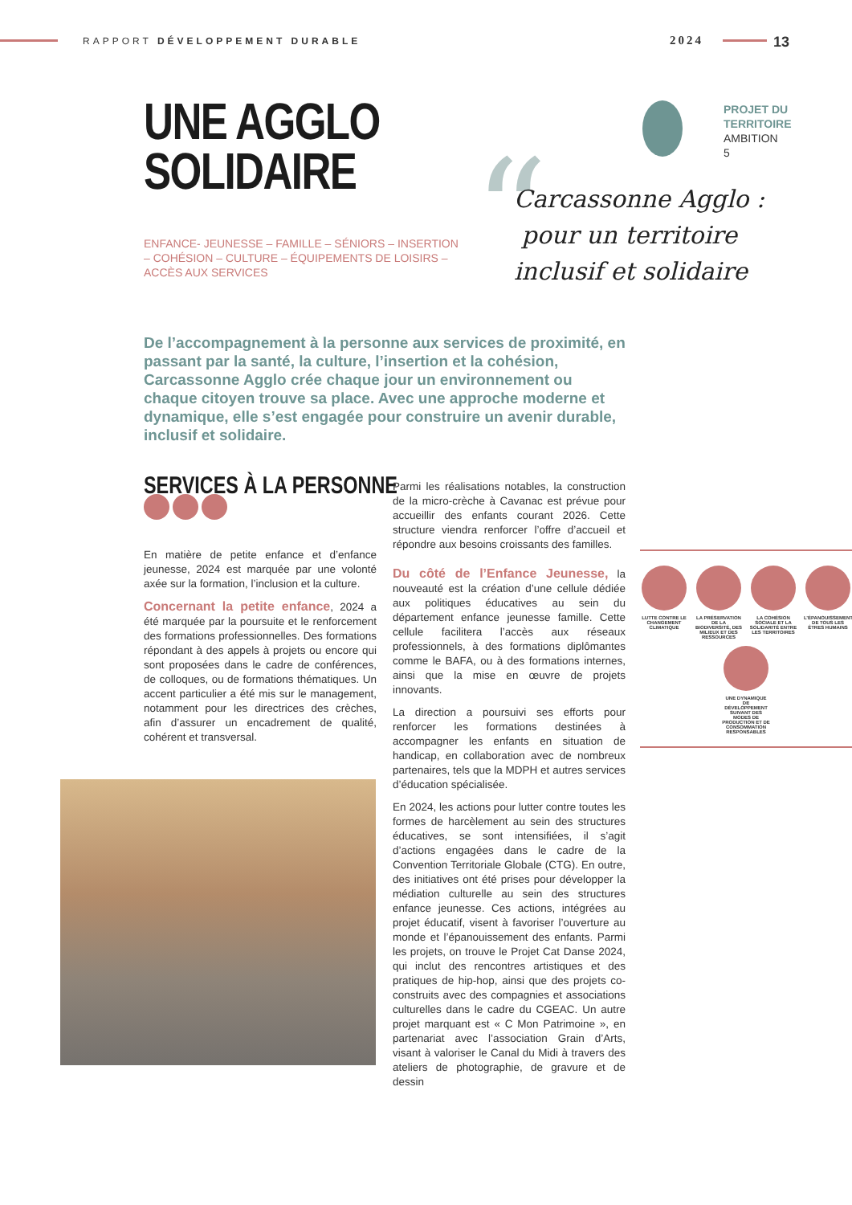RAPPORT DÉVELOPPEMENT DURABLE 2024 13
UNE AGGLO
SOLIDAIRE
ENFANCE- JEUNESSE – FAMILLE – SÉNIORS – INSERTION – COHÉSION – CULTURE – ÉQUIPEMENTS DE LOISIRS – ACCÈS AUX SERVICES
PROJET DU
TERRITOIRE
AMBITION
5
“
Carcassonne Agglo :
pour un territoire
inclusif et solidaire
De l’accompagnement à la personne aux services de proximité, en passant par la santé, la culture, l’insertion et la cohésion, Carcassonne Agglo crée chaque jour un environnement ou chaque citoyen trouve sa place. Avec une approche moderne et dynamique, elle s’est engagée pour construire un avenir durable, inclusif et solidaire.
SERVICES À LA PERSONNE
En matière de petite enfance et d’enfance jeunesse, 2024 est marquée par une volonté axée sur la formation, l’inclusion et la culture.
Concernant la petite enfance, 2024 a été marquée par la poursuite et le renforcement des formations professionnelles. Des formations répondant à des appels à projets ou encore qui sont proposées dans le cadre de conférences, de colloques, ou de formations thématiques. Un accent particulier a été mis sur le management, notamment pour les directrices des crèches, afin d’assurer un encadrement de qualité, cohérent et transversal.
Parmi les réalisations notables, la construction de la micro-crèche à Cavanac est prévue pour accueillir des enfants courant 2026. Cette structure viendra renforcer l’offre d’accueil et répondre aux besoins croissants des familles.
Du côté de l’Enfance Jeunesse, la nouveauté est la création d’une cellule dédiée aux politiques éducatives au sein du département enfance jeunesse famille. Cette cellule facilitera l’accès aux réseaux professionnels, à des formations diplômantes comme le BAFA, ou à des formations internes, ainsi que la mise en œuvre de projets innovants.
La direction a poursuivi ses efforts pour renforcer les formations destinées à accompagner les enfants en situation de handicap, en collaboration avec de nombreux partenaires, tels que la MDPH et autres services d’éducation spécialisée.
En 2024, les actions pour lutter contre toutes les formes de harcèlement au sein des structures éducatives, se sont intensifiées, il s’agit d’actions engagées dans le cadre de la Convention Territoriale Globale (CTG). En outre, des initiatives ont été prises pour développer la médiation culturelle au sein des structures enfance jeunesse. Ces actions, intégrées au projet éducatif, visent à favoriser l’ouverture au monde et l’épanouissement des enfants. Parmi les projets, on trouve le Projet Cat Danse 2024, qui inclut des rencontres artistiques et des pratiques de hip-hop, ainsi que des projets co-construits avec des compagnies et associations culturelles dans le cadre du CGEAC. Un autre projet marquant est « C Mon Patrimoine », en partenariat avec l’association Grain d’Arts, visant à valoriser le Canal du Midi à travers des ateliers de photographie, de gravure et de dessin
LUTTE CONTRE LE CHANGEMENT CLIMATIQUE
LA PRÉSERVATION DE LA BIODIVERSITÉ, DES MILIEUX ET DES RESSOURCES
LA COHÉSION SOCIALE ET LA SOLIDARITÉ ENTRE LES TERRITOIRES
L’ÉPANOUISSEMENT DE TOUS LES ÊTRES HUMAINS
UNE DYNAMIQUE DE DÉVELOPPEMENT SUIVANT DES MODES DE PRODUCTION ET DE CONSOMMATION RESPONSABLES